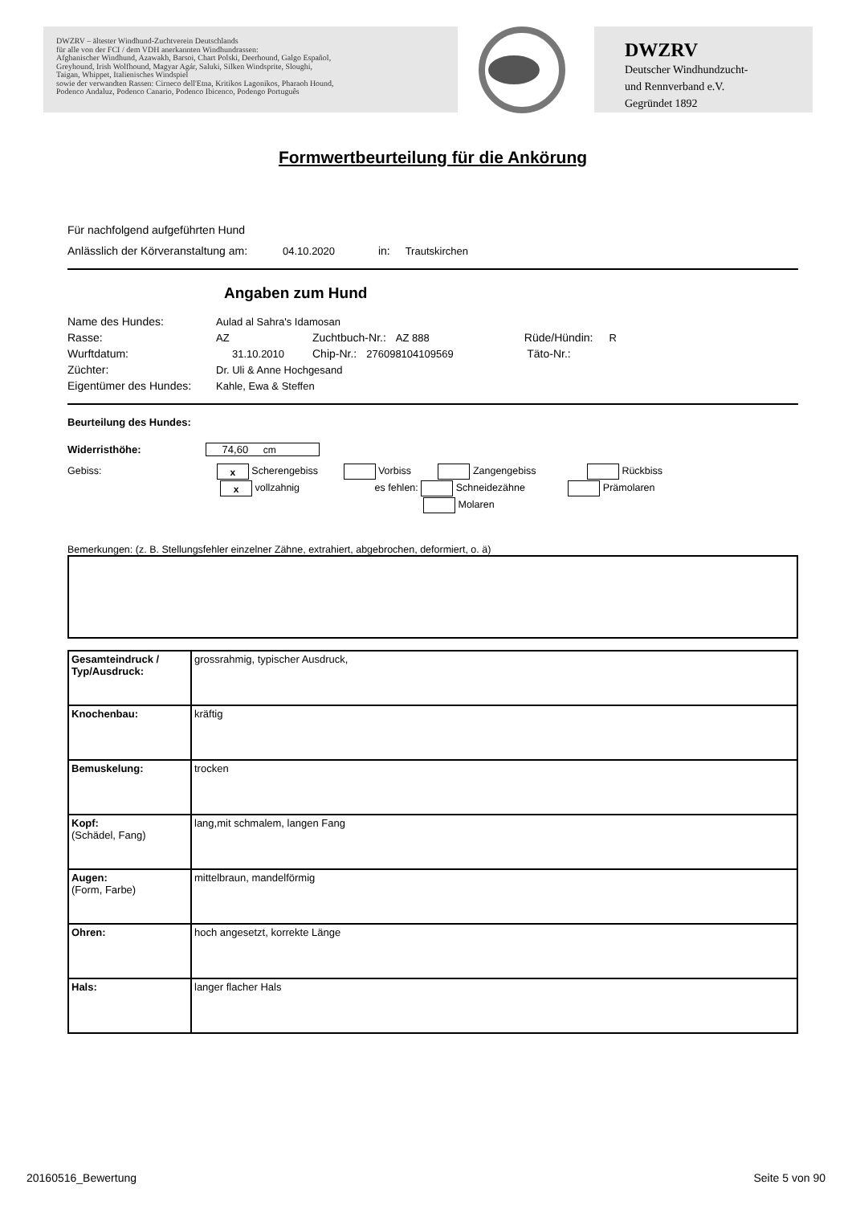DWZRV – ältester Windhund-Zuchtverein Deutschlands
für alle von der FCI / dem VDH anerkannten Windhundrassen:
Afghanischer Windhund, Azawakh, Barsoi, Chart Polski, Deerhound, Galgo Español,
Greyhound, Irish Wolfhound, Magyar Agár, Saluki, Silken Windsprite, Sloughi,
Taigan, Whippet, Italienisches Windspiel
sowie der verwandten Rassen: Cirneco dell'Etna, Kritikos Lagonikos, Pharaoh Hound,
Podenco Andaluz, Podenco Canario, Podenco Ibicenco, Podengo Português
DWZRV
Deutscher Windhundzucht-
und Rennverband e.V.
Gegründet 1892
Formwertbeurteilung für die Ankörung
Für nachfolgend aufgeführten Hund
Anlässlich der Körveranstaltung am: 04.10.2020 in: Trautskirchen
Angaben zum Hund
Name des Hundes: Aulad al Sahra's Idamosan
Rasse: AZ Zuchtbuch-Nr.: AZ 888 Rüde/Hündin: R
Wurftdatum: 31.10.2010 Chip-Nr.: 276098104109569 Täto-Nr.:
Züchter: Dr. Uli & Anne Hochgesand
Eigentümer des Hundes: Kahle, Ewa & Steffen
Beurteilung des Hundes:
Widerristhöhe: 74,60 cm
Gebiss: x Scherengebiss Vorbiss Zangengebiss Rückbiss
x vollzahnig es fehlen: Schneidezähne Prämolaren
Molaren
Bemerkungen: (z. B. Stellungsfehler einzelner Zähne, extrahiert, abgebrochen, deformiert, o. ä)
| Gesamteindruck / Typ/Ausdruck: | grossrahmig, typischer Ausdruck, |
| Knochenbau: | kräftig |
| Bemuskelung: | trocken |
| Kopf: (Schädel, Fang) | lang,mit schmalem, langen Fang |
| Augen: (Form, Farbe) | mittelbraun, mandelförmig |
| Ohren: | hoch angesetzt, korrekte Länge |
| Hals: | langer flacher Hals |
20160516_Bewertung Seite 5 von 90